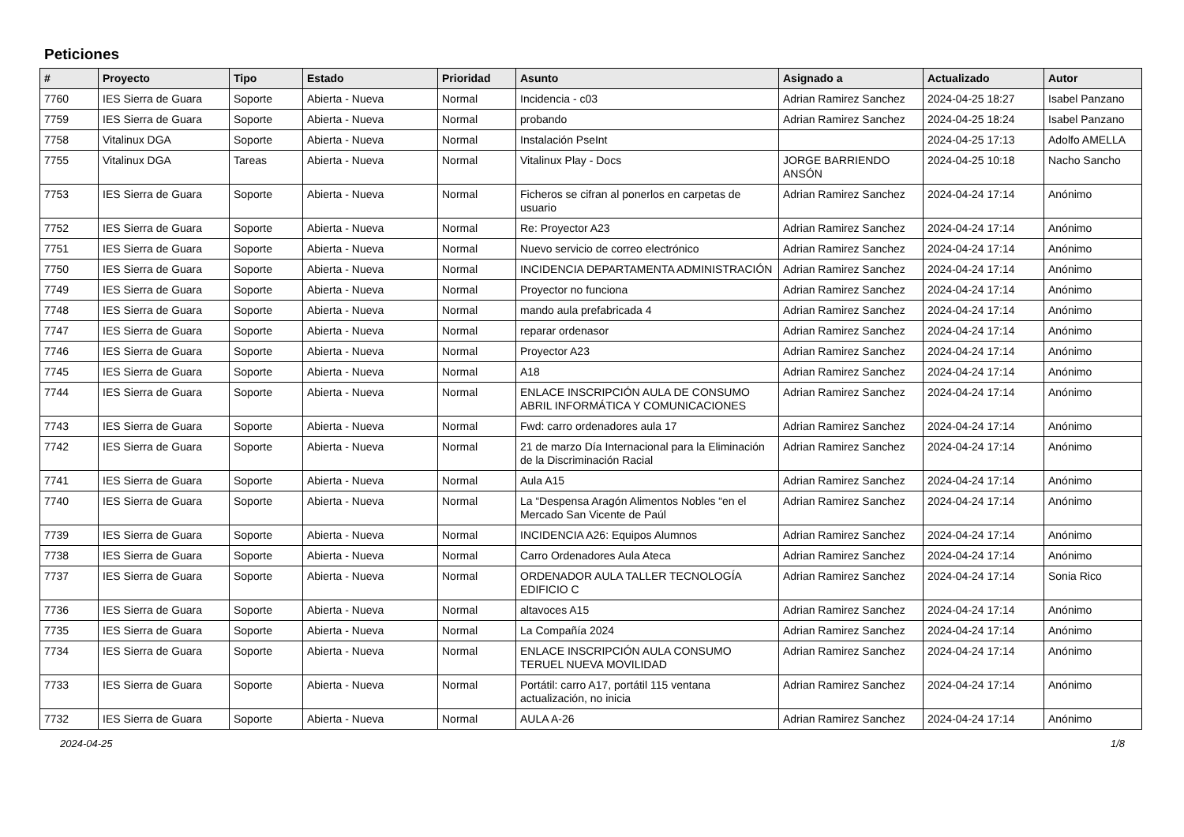Peticiones
| # | Proyecto | Tipo | Estado | Prioridad | Asunto | Asignado a | Actualizado | Autor |
| --- | --- | --- | --- | --- | --- | --- | --- | --- |
| 7760 | IES Sierra de Guara | Soporte | Abierta - Nueva | Normal | Incidencia - c03 | Adrian Ramirez Sanchez | 2024-04-25 18:27 | Isabel Panzano |
| 7759 | IES Sierra de Guara | Soporte | Abierta - Nueva | Normal | probando | Adrian Ramirez Sanchez | 2024-04-25 18:24 | Isabel Panzano |
| 7758 | Vitalinux DGA | Soporte | Abierta - Nueva | Normal | Instalación PseInt | | 2024-04-25 17:13 | Adolfo AMELLA |
| 7755 | Vitalinux DGA | Tareas | Abierta - Nueva | Normal | Vitalinux Play - Docs | JORGE BARRIENDO ANSÓN | 2024-04-25 10:18 | Nacho Sancho |
| 7753 | IES Sierra de Guara | Soporte | Abierta - Nueva | Normal | Ficheros se cifran al ponerlos en carpetas de usuario | Adrian Ramirez Sanchez | 2024-04-24 17:14 | Anónimo |
| 7752 | IES Sierra de Guara | Soporte | Abierta - Nueva | Normal | Re: Proyector A23 | Adrian Ramirez Sanchez | 2024-04-24 17:14 | Anónimo |
| 7751 | IES Sierra de Guara | Soporte | Abierta - Nueva | Normal | Nuevo servicio de correo electrónico | Adrian Ramirez Sanchez | 2024-04-24 17:14 | Anónimo |
| 7750 | IES Sierra de Guara | Soporte | Abierta - Nueva | Normal | INCIDENCIA DEPARTAMENTA ADMINISTRACIÓN | Adrian Ramirez Sanchez | 2024-04-24 17:14 | Anónimo |
| 7749 | IES Sierra de Guara | Soporte | Abierta - Nueva | Normal | Proyector no funciona | Adrian Ramirez Sanchez | 2024-04-24 17:14 | Anónimo |
| 7748 | IES Sierra de Guara | Soporte | Abierta - Nueva | Normal | mando aula prefabricada 4 | Adrian Ramirez Sanchez | 2024-04-24 17:14 | Anónimo |
| 7747 | IES Sierra de Guara | Soporte | Abierta - Nueva | Normal | reparar ordenasor | Adrian Ramirez Sanchez | 2024-04-24 17:14 | Anónimo |
| 7746 | IES Sierra de Guara | Soporte | Abierta - Nueva | Normal | Proyector A23 | Adrian Ramirez Sanchez | 2024-04-24 17:14 | Anónimo |
| 7745 | IES Sierra de Guara | Soporte | Abierta - Nueva | Normal | A18 | Adrian Ramirez Sanchez | 2024-04-24 17:14 | Anónimo |
| 7744 | IES Sierra de Guara | Soporte | Abierta - Nueva | Normal | ENLACE INSCRIPCIÓN AULA DE CONSUMO ABRIL INFORMÁTICA Y COMUNICACIONES | Adrian Ramirez Sanchez | 2024-04-24 17:14 | Anónimo |
| 7743 | IES Sierra de Guara | Soporte | Abierta - Nueva | Normal | Fwd: carro ordenadores aula 17 | Adrian Ramirez Sanchez | 2024-04-24 17:14 | Anónimo |
| 7742 | IES Sierra de Guara | Soporte | Abierta - Nueva | Normal | 21 de marzo Día Internacional para la Eliminación de la Discriminación Racial | Adrian Ramirez Sanchez | 2024-04-24 17:14 | Anónimo |
| 7741 | IES Sierra de Guara | Soporte | Abierta - Nueva | Normal | Aula A15 | Adrian Ramirez Sanchez | 2024-04-24 17:14 | Anónimo |
| 7740 | IES Sierra de Guara | Soporte | Abierta - Nueva | Normal | La “Despensa Aragón Alimentos Nobles “en el Mercado San Vicente de Paúl | Adrian Ramirez Sanchez | 2024-04-24 17:14 | Anónimo |
| 7739 | IES Sierra de Guara | Soporte | Abierta - Nueva | Normal | INCIDENCIA A26: Equipos Alumnos | Adrian Ramirez Sanchez | 2024-04-24 17:14 | Anónimo |
| 7738 | IES Sierra de Guara | Soporte | Abierta - Nueva | Normal | Carro Ordenadores Aula Ateca | Adrian Ramirez Sanchez | 2024-04-24 17:14 | Anónimo |
| 7737 | IES Sierra de Guara | Soporte | Abierta - Nueva | Normal | ORDENADOR AULA TALLER TECNOLOGÍA EDIFICIO C | Adrian Ramirez Sanchez | 2024-04-24 17:14 | Sonia Rico |
| 7736 | IES Sierra de Guara | Soporte | Abierta - Nueva | Normal | altavoces A15 | Adrian Ramirez Sanchez | 2024-04-24 17:14 | Anónimo |
| 7735 | IES Sierra de Guara | Soporte | Abierta - Nueva | Normal | La Compañía 2024 | Adrian Ramirez Sanchez | 2024-04-24 17:14 | Anónimo |
| 7734 | IES Sierra de Guara | Soporte | Abierta - Nueva | Normal | ENLACE INSCRIPCIÓN AULA CONSUMO TERUEL NUEVA MOVILIDAD | Adrian Ramirez Sanchez | 2024-04-24 17:14 | Anónimo |
| 7733 | IES Sierra de Guara | Soporte | Abierta - Nueva | Normal | Portátil: carro A17, portátil 115 ventana actualización, no inicia | Adrian Ramirez Sanchez | 2024-04-24 17:14 | Anónimo |
| 7732 | IES Sierra de Guara | Soporte | Abierta - Nueva | Normal | AULA A-26 | Adrian Ramirez Sanchez | 2024-04-24 17:14 | Anónimo |
2024-04-25 1/8